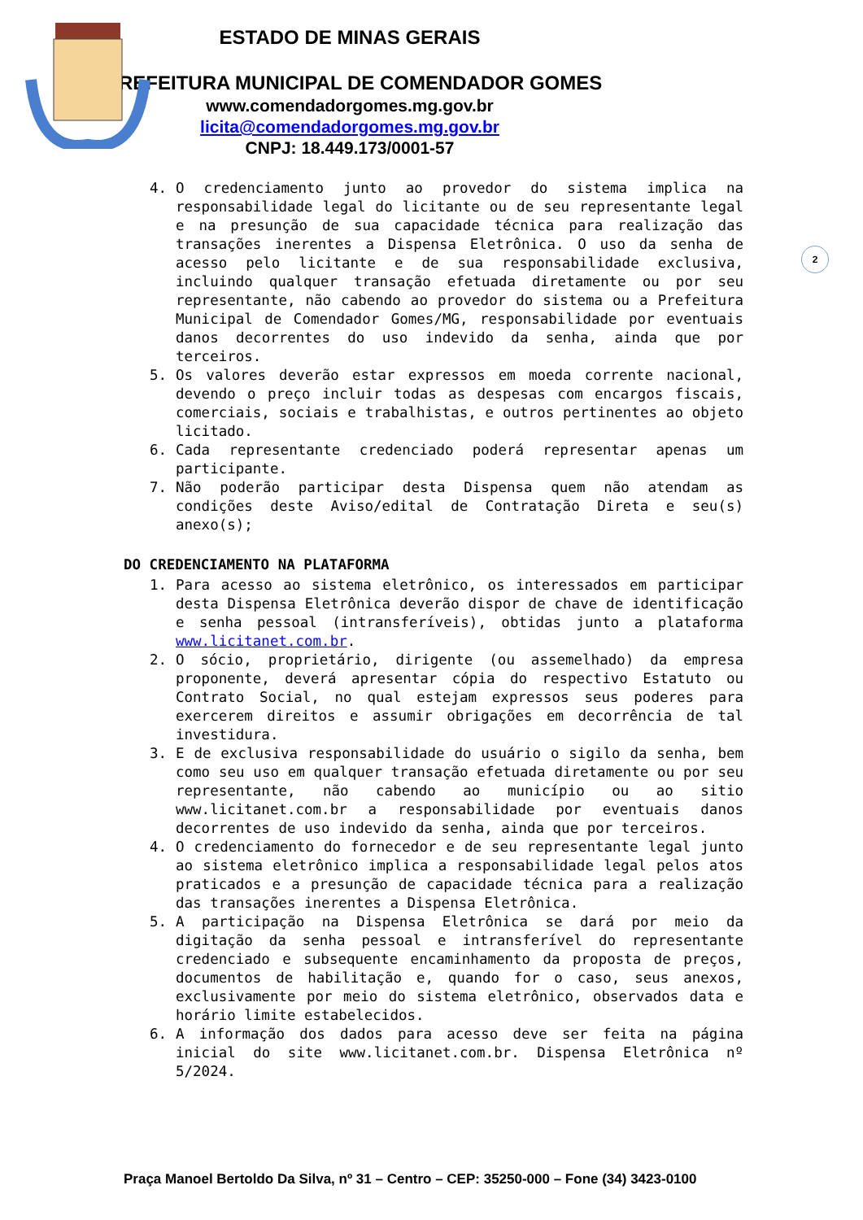ESTADO DE MINAS GERAIS
PREFEITURA MUNICIPAL DE COMENDADOR GOMES
www.comendadorgomes.mg.gov.br
licita@comendadorgomes.mg.gov.br
CNPJ: 18.449.173/0001-57
2
4. O credenciamento junto ao provedor do sistema implica na responsabilidade legal do licitante ou de seu representante legal e na presunção de sua capacidade técnica para realização das transações inerentes a Dispensa Eletrônica. O uso da senha de acesso pelo licitante e de sua responsabilidade exclusiva, incluindo qualquer transação efetuada diretamente ou por seu representante, não cabendo ao provedor do sistema ou a Prefeitura Municipal de Comendador Gomes/MG, responsabilidade por eventuais danos decorrentes do uso indevido da senha, ainda que por terceiros.
5. Os valores deverão estar expressos em moeda corrente nacional, devendo o preço incluir todas as despesas com encargos fiscais, comerciais, sociais e trabalhistas, e outros pertinentes ao objeto licitado.
6. Cada representante credenciado poderá representar apenas um participante.
7. Não poderão participar desta Dispensa quem não atendam as condições deste Aviso/edital de Contratação Direta e seu(s) anexo(s);
DO CREDENCIAMENTO NA PLATAFORMA
1. Para acesso ao sistema eletrônico, os interessados em participar desta Dispensa Eletrônica deverão dispor de chave de identificação e senha pessoal (intransferíveis), obtidas junto a plataforma www.licitanet.com.br.
2. O sócio, proprietário, dirigente (ou assemelhado) da empresa proponente, deverá apresentar cópia do respectivo Estatuto ou Contrato Social, no qual estejam expressos seus poderes para exercerem direitos e assumir obrigações em decorrência de tal investidura.
3. E de exclusiva responsabilidade do usuário o sigilo da senha, bem como seu uso em qualquer transação efetuada diretamente ou por seu representante, não cabendo ao município ou ao sitio www.licitanet.com.br a responsabilidade por eventuais danos decorrentes de uso indevido da senha, ainda que por terceiros.
4. O credenciamento do fornecedor e de seu representante legal junto ao sistema eletrônico implica a responsabilidade legal pelos atos praticados e a presunção de capacidade técnica para a realização das transações inerentes a Dispensa Eletrônica.
5. A participação na Dispensa Eletrônica se dará por meio da digitação da senha pessoal e intransferível do representante credenciado e subsequente encaminhamento da proposta de preços, documentos de habilitação e, quando for o caso, seus anexos, exclusivamente por meio do sistema eletrônico, observados data e horário limite estabelecidos.
6. A informação dos dados para acesso deve ser feita na página inicial do site www.licitanet.com.br. Dispensa Eletrônica nº 5/2024.
Praça Manoel Bertoldo Da Silva, nº 31 – Centro – CEP: 35250-000 – Fone (34) 3423-0100